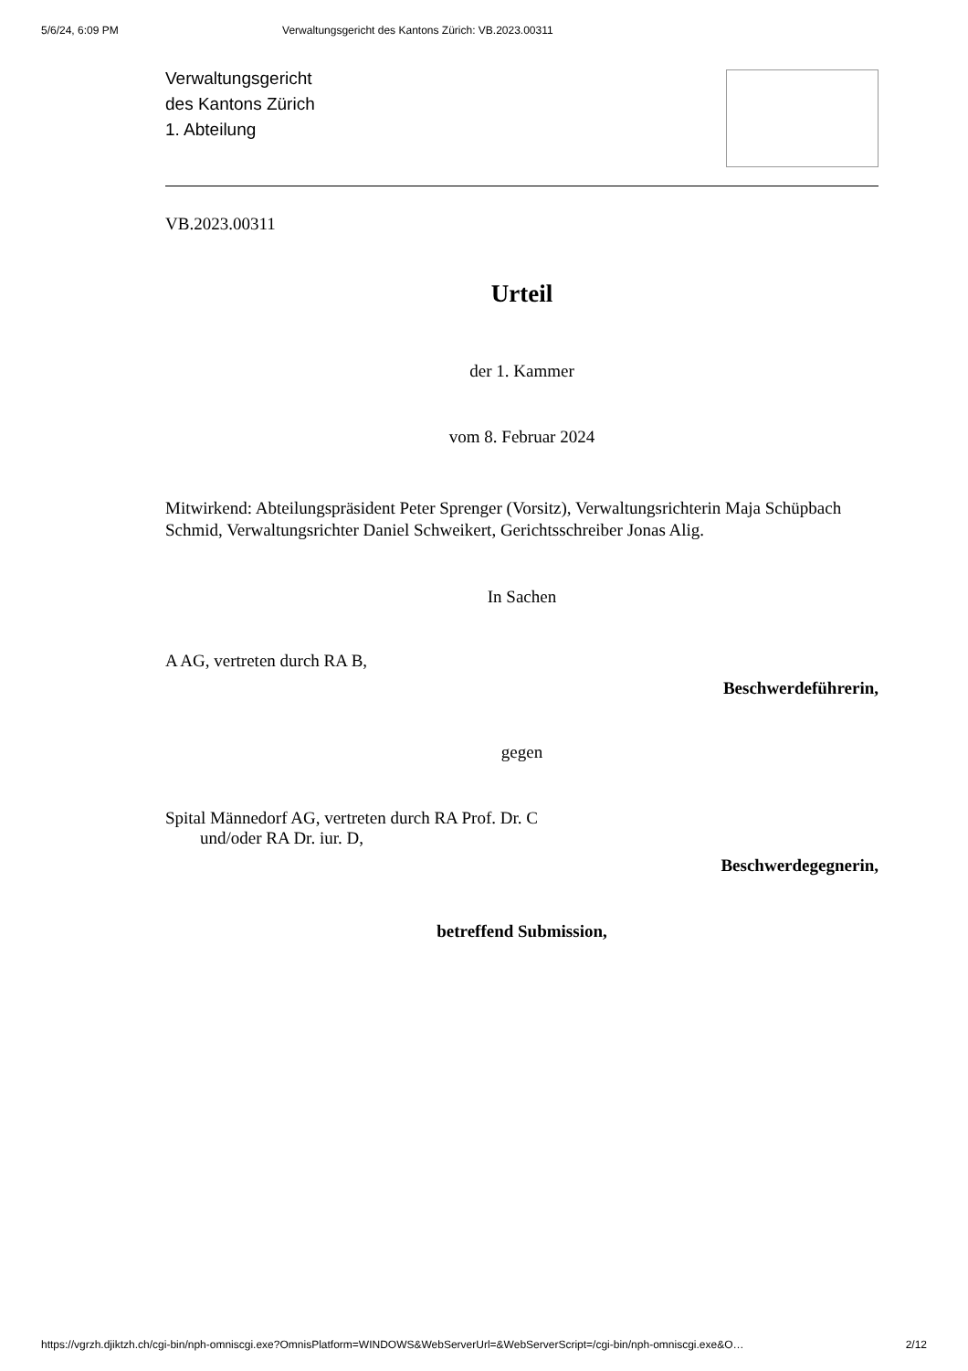5/6/24, 6:09 PM Verwaltungsgericht des Kantons Zürich: VB.2023.00311
Verwaltungsgericht
des Kantons Zürich
1. Abteilung
VB.2023.00311
Urteil
der 1. Kammer
vom 8. Februar 2024
Mitwirkend: Abteilungspräsident Peter Sprenger (Vorsitz), Verwaltungsrichterin Maja Schüpbach Schmid, Verwaltungsrichter Daniel Schweikert, Gerichtsschreiber Jonas Alig.
In Sachen
A AG, vertreten durch RA B,
Beschwerdeführerin,
gegen
Spital Männedorf AG, vertreten durch RA Prof. Dr. C
und/oder RA Dr. iur. D,
Beschwerdegegnerin,
betreffend Submission,
https://vgrzh.djiktzh.ch/cgi-bin/nph-omniscgi.exe?OmnisPlatform=WINDOWS&WebServerUrl=&WebServerScript=/cgi-bin/nph-omniscgi.exe&O… 2/12